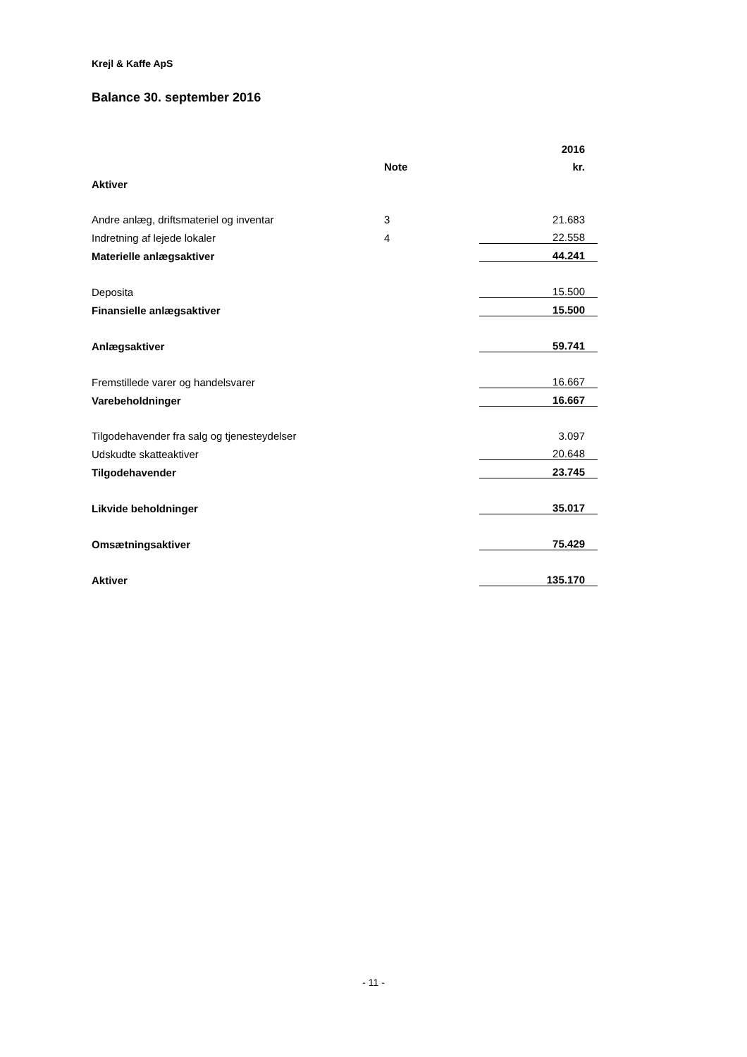Krejl & Kaffe ApS
Balance 30. september 2016
| | | | 2016 |
| --- | --- | --- | --- |
| | Note | | kr. |
| Aktiver | | | |
| Andre anlæg, driftsmateriel og inventar | 3 | | 21.683 |
| Indretning af lejede lokaler | 4 | | 22.558 |
| Materielle anlægsaktiver | | | 44.241 |
| Deposita | | | 15.500 |
| Finansielle anlægsaktiver | | | 15.500 |
| Anlægsaktiver | | | 59.741 |
| Fremstillede varer og handelsvarer | | | 16.667 |
| Varebeholdninger | | | 16.667 |
| Tilgodehavender fra salg og tjenesteydelser | | | 3.097 |
| Udskudte skatteaktiver | | | 20.648 |
| Tilgodehavender | | | 23.745 |
| Likvide beholdninger | | | 35.017 |
| Omsætningsaktiver | | | 75.429 |
| Aktiver | | | 135.170 |
- 11 -